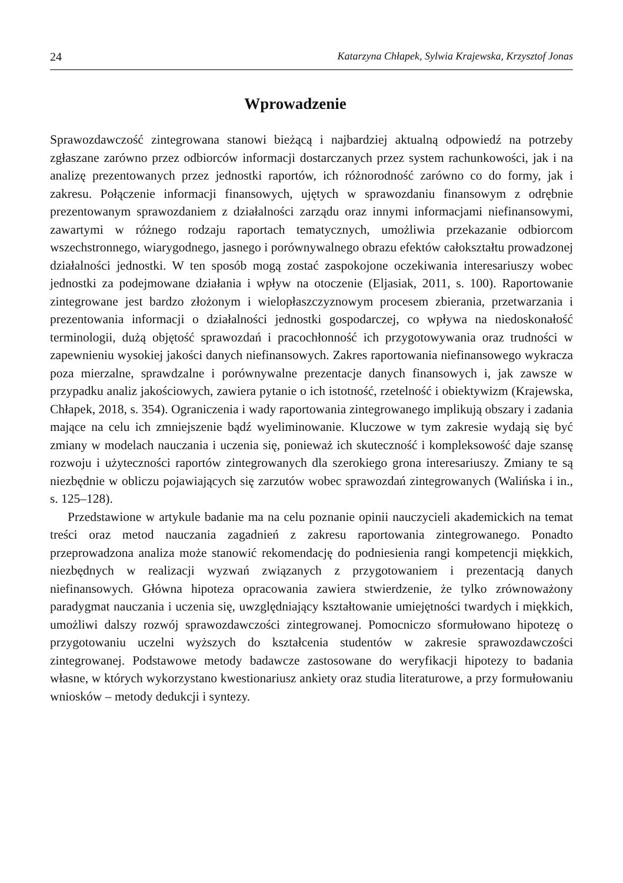24 Katarzyna Chłapek, Sylwia Krajewska, Krzysztof Jonas
Wprowadzenie
Sprawozdawczość zintegrowana stanowi bieżącą i najbardziej aktualną odpowiedź na potrzeby zgłaszane zarówno przez odbiorców informacji dostarczanych przez system rachunkowości, jak i na analizę prezentowanych przez jednostki raportów, ich różnorodność zarówno co do formy, jak i zakresu. Połączenie informacji finansowych, ujętych w sprawozdaniu finansowym z odrębnie prezentowanym sprawozdaniem z działalności zarządu oraz innymi informacjami niefinansowymi, zawartymi w różnego rodzaju raportach tematycznych, umożliwia przekazanie odbiorcom wszechstronnego, wiarygodnego, jasnego i porównywalnego obrazu efektów całokształtu prowadzonej działalności jednostki. W ten sposób mogą zostać zaspokojone oczekiwania interesariuszy wobec jednostki za podejmowane działania i wpływ na otoczenie (Eljasiak, 2011, s. 100). Raportowanie zintegrowane jest bardzo złożonym i wielopłaszczyznowym procesem zbierania, przetwarzania i prezentowania informacji o działalności jednostki gospodarczej, co wpływa na niedoskonałość terminologii, dużą objętość sprawozdań i pracochłonność ich przygotowywania oraz trudności w zapewnieniu wysokiej jakości danych niefinansowych. Zakres raportowania niefinansowego wykracza poza mierzalne, sprawdzalne i porównywalne prezentacje danych finansowych i, jak zawsze w przypadku analiz jakościowych, zawiera pytanie o ich istotność, rzetelność i obiektywizm (Krajewska, Chłapek, 2018, s. 354). Ograniczenia i wady raportowania zintegrowanego implikują obszary i zadania mające na celu ich zmniejszenie bądź wyeliminowanie. Kluczowe w tym zakresie wydają się być zmiany w modelach nauczania i uczenia się, ponieważ ich skuteczność i kompleksowość daje szansę rozwoju i użyteczności raportów zintegrowanych dla szerokiego grona interesariuszy. Zmiany te są niezbędnie w obliczu pojawiających się zarzutów wobec sprawozdań zintegrowanych (Walińska i in., s. 125–128).
Przedstawione w artykule badanie ma na celu poznanie opinii nauczycieli akademickich na temat treści oraz metod nauczania zagadnień z zakresu raportowania zintegrowanego. Ponadto przeprowadzona analiza może stanowić rekomendację do podniesienia rangi kompetencji miękkich, niezbędnych w realizacji wyzwań związanych z przygotowaniem i prezentacją danych niefinansowych. Główna hipoteza opracowania zawiera stwierdzenie, że tylko zrównoważony paradygmat nauczania i uczenia się, uwzględniający kształtowanie umiejętności twardych i miękkich, umożliwi dalszy rozwój sprawozdawczości zintegrowanej. Pomocniczo sformułowano hipotezę o przygotowaniu uczelni wyższych do kształcenia studentów w zakresie sprawozdawczości zintegrowanej. Podstawowe metody badawcze zastosowane do weryfikacji hipotezy to badania własne, w których wykorzystano kwestionariusz ankiety oraz studia literaturowe, a przy formułowaniu wniosków – metody dedukcji i syntezy.